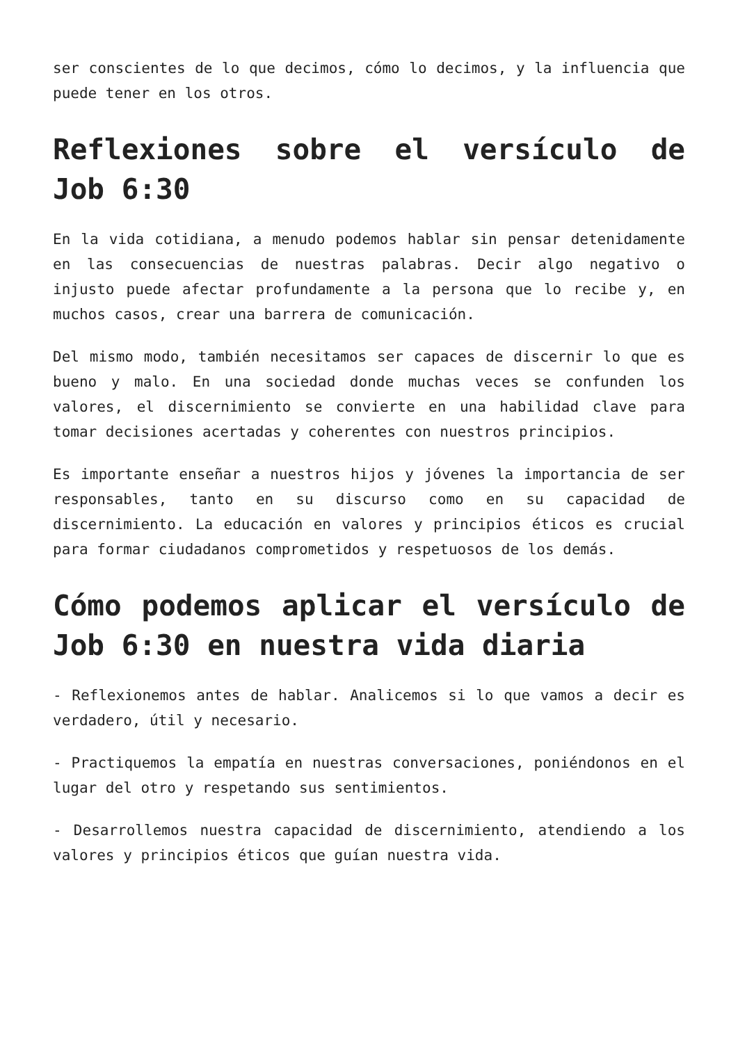ser conscientes de lo que decimos, cómo lo decimos, y la influencia que puede tener en los otros.
Reflexiones sobre el versículo de Job 6:30
En la vida cotidiana, a menudo podemos hablar sin pensar detenidamente en las consecuencias de nuestras palabras. Decir algo negativo o injusto puede afectar profundamente a la persona que lo recibe y, en muchos casos, crear una barrera de comunicación.
Del mismo modo, también necesitamos ser capaces de discernir lo que es bueno y malo. En una sociedad donde muchas veces se confunden los valores, el discernimiento se convierte en una habilidad clave para tomar decisiones acertadas y coherentes con nuestros principios.
Es importante enseñar a nuestros hijos y jóvenes la importancia de ser responsables, tanto en su discurso como en su capacidad de discernimiento. La educación en valores y principios éticos es crucial para formar ciudadanos comprometidos y respetuosos de los demás.
Cómo podemos aplicar el versículo de Job 6:30 en nuestra vida diaria
- Reflexionemos antes de hablar. Analicemos si lo que vamos a decir es verdadero, útil y necesario.
- Practiquemos la empatía en nuestras conversaciones, poniéndonos en el lugar del otro y respetando sus sentimientos.
- Desarrollemos nuestra capacidad de discernimiento, atendiendo a los valores y principios éticos que guían nuestra vida.